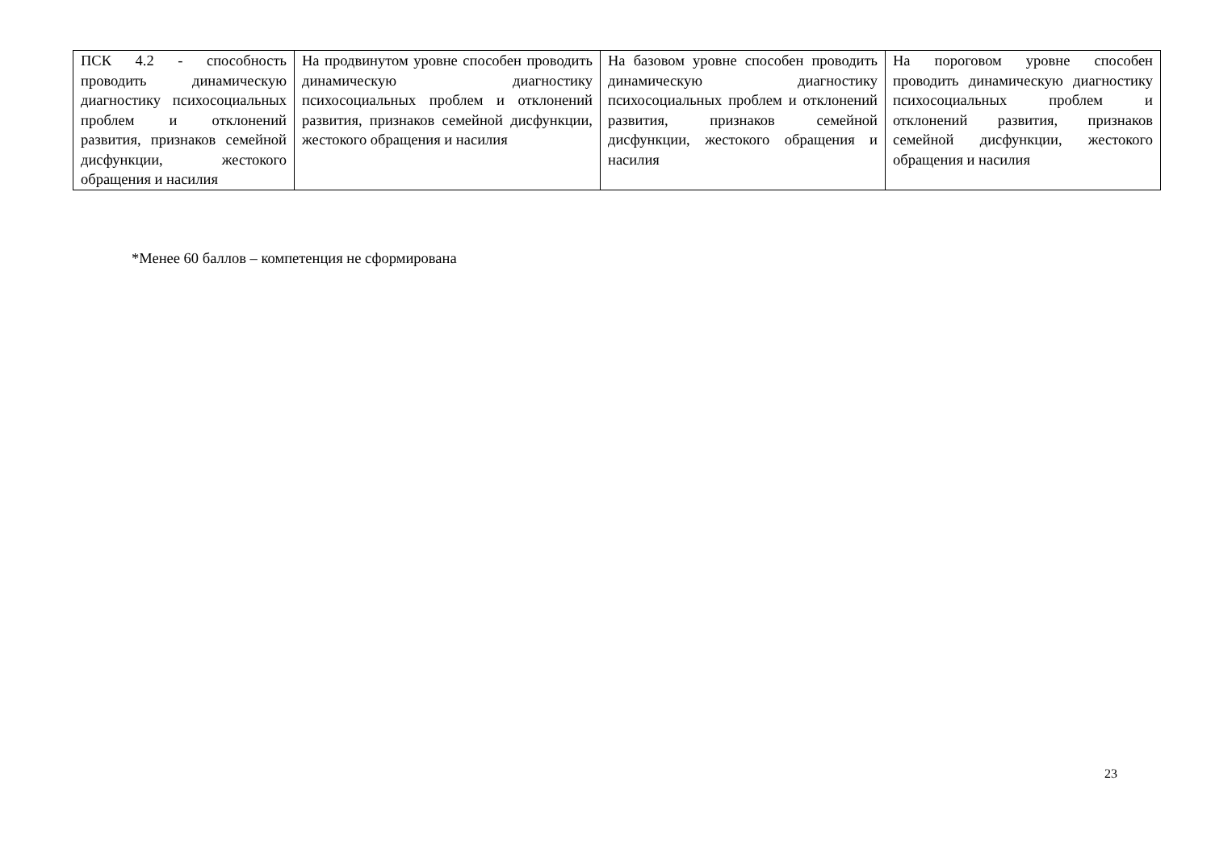| ПСК 4.2 - способность проводить динамическую диагностику психосоциальных проблем и отклонений развития, признаков семейной дисфункции, жестокого обращения и насилия | На продвинутом уровне способен проводить динамическую диагностику психосоциальных проблем и отклонений развития, признаков семейной дисфункции, жестокого обращения и насилия | На базовом уровне способен проводить динамическую диагностику психосоциальных проблем и отклонений развития, признаков семейной дисфункции, жестокого обращения и насилия | На пороговом уровне способен проводить динамическую диагностику психосоциальных проблем и отклонений развития, признаков семейной дисфункции, жестокого обращения и насилия |
*Менее 60 баллов – компетенция не сформирована
23